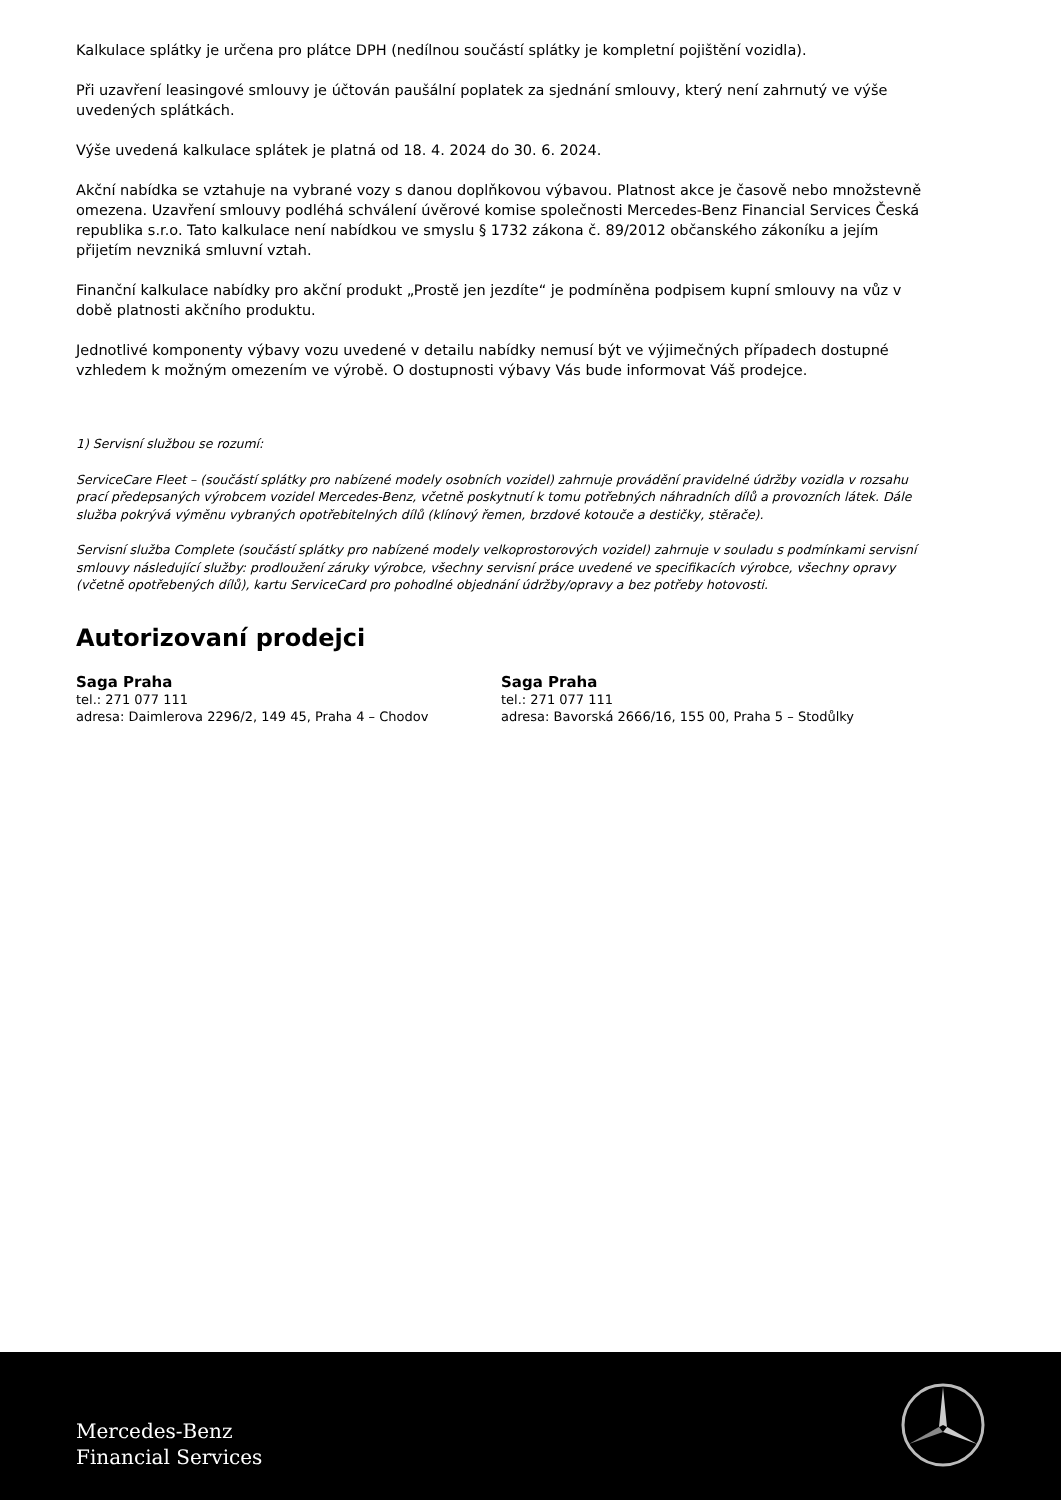Kalkulace splátky je určena pro plátce DPH (nedílnou součástí splátky je kompletní pojištění vozidla).
Při uzavření leasingové smlouvy je účtován paušální poplatek za sjednání smlouvy, který není zahrnutý ve výše uvedených splátkách.
Výše uvedená kalkulace splátek je platná od 18. 4. 2024 do 30. 6. 2024.
Akční nabídka se vztahuje na vybrané vozy s danou doplňkovou výbavou. Platnost akce je časově nebo množstevně omezena. Uzavření smlouvy podléhá schválení úvěrové komise společnosti Mercedes-Benz Financial Services Česká republika s.r.o. Tato kalkulace není nabídkou ve smyslu § 1732 zákona č. 89/2012 občanského zákoníku a jejím přijetím nevzniká smluvní vztah.
Finanční kalkulace nabídky pro akční produkt „Prostě jen jezdíte“ je podmíněna podpisem kupní smlouvy na vůz v době platnosti akčního produktu.
Jednotlivé komponenty výbavy vozu uvedené v detailu nabídky nemusí být ve výjimečných případech dostupné vzhledem k možným omezením ve výrobě. O dostupnosti výbavy Vás bude informovat Váš prodejce.
1) Servisní službou se rozumí:
ServiceCare Fleet – (součástí splátky pro nabízené modely osobních vozidel) zahrnuje provádění pravidelné údržby vozidla v rozsahu prací předepsaných výrobcem vozidel Mercedes-Benz, včetně poskytnutí k tomu potřebných náhradních dílů a provozních látek. Dále služba pokrývá výměnu vybraných opotřebitelných dílů (klínový řemen, brzdové kotouče a destičky, stěrače).
Servisní služba Complete (součástí splátky pro nabízené modely velkoprostorových vozidel) zahrnuje v souladu s podmínkami servisní smlouvy následující služby: prodloužení záruky výrobce, všechny servisní práce uvedené ve specifikacích výrobce, všechny opravy (včetně opotřebených dílů), kartu ServiceCard pro pohodlné objednání údržby/opravy a bez potřeby hotovosti.
Autorizovaní prodejci
Saga Praha
tel.: 271 077 111
adresa: Daimlerova 2296/2, 149 45, Praha 4 – Chodov
Saga Praha
tel.: 271 077 111
adresa: Bavorská 2666/16, 155 00, Praha 5 – Stodůlky
Mercedes-Benz
Financial Services